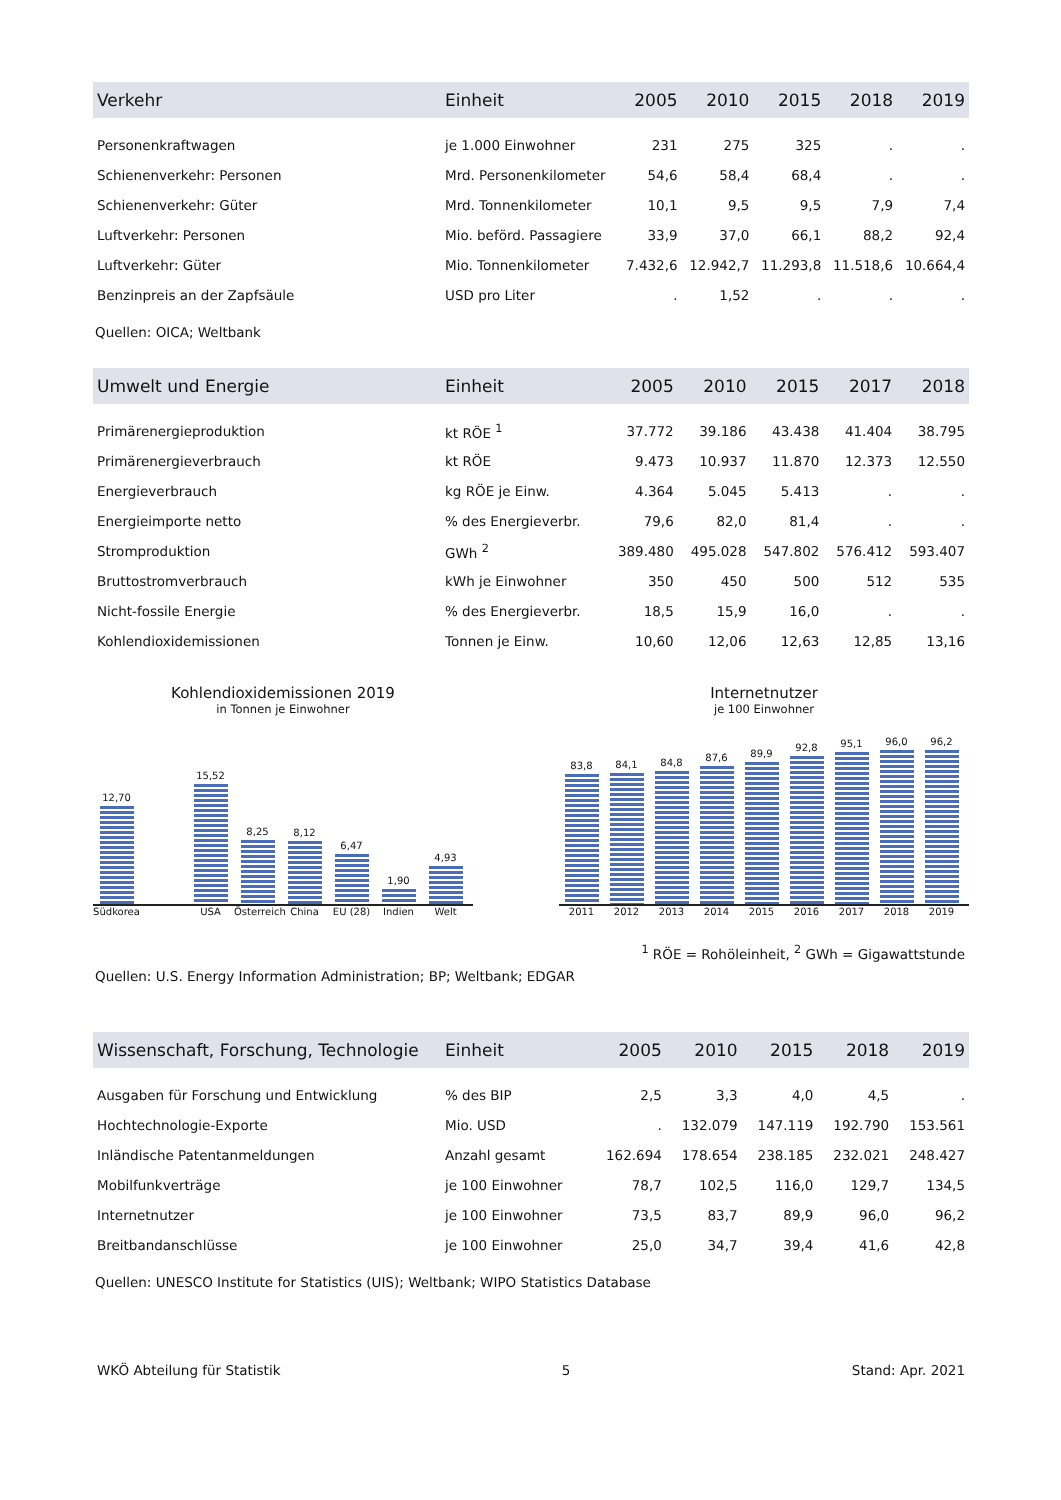| Verkehr | Einheit | 2005 | 2010 | 2015 | 2018 | 2019 |
| --- | --- | --- | --- | --- | --- | --- |
| Personenkraftwagen | je 1.000 Einwohner | 231 | 275 | 325 | . | . |
| Schienenverkehr: Personen | Mrd. Personenkilometer | 54,6 | 58,4 | 68,4 | . | . |
| Schienenverkehr: Güter | Mrd. Tonnenkilometer | 10,1 | 9,5 | 9,5 | 7,9 | 7,4 |
| Luftverkehr: Personen | Mio. beförd. Passagiere | 33,9 | 37,0 | 66,1 | 88,2 | 92,4 |
| Luftverkehr: Güter | Mio. Tonnenkilometer | 7.432,6 | 12.942,7 | 11.293,8 | 11.518,6 | 10.664,4 |
| Benzinpreis an der Zapfsäule | USD pro Liter | . | 1,52 | . | . | . |
Quellen: OICA; Weltbank
| Umwelt und Energie | Einheit | 2005 | 2010 | 2015 | 2017 | 2018 |
| --- | --- | --- | --- | --- | --- | --- |
| Primärenergieproduktion | kt RÖE <sup>1</sup> | 37.772 | 39.186 | 43.438 | 41.404 | 38.795 |
| Primärenergieverbrauch | kt RÖE | 9.473 | 10.937 | 11.870 | 12.373 | 12.550 |
| Energieverbrauch | kg RÖE je Einw. | 4.364 | 5.045 | 5.413 | . | . |
| Energieimporte netto | % des Energieverbr. | 79,6 | 82,0 | 81,4 | . | . |
| Stromproduktion | GWh <sup>2</sup> | 389.480 | 495.028 | 547.802 | 576.412 | 593.407 |
| Bruttostromverbrauch | kWh je Einwohner | 350 | 450 | 500 | 512 | 535 |
| Nicht-fossile Energie | % des Energieverbr. | 18,5 | 15,9 | 16,0 | . | . |
| Kohlendioxidemissionen | Tonnen je Einw. | 10,60 | 12,06 | 12,63 | 12,85 | 13,16 |
Kohlendioxidemissionen 2019
in Tonnen je Einwohner
12,70
15,52
8,25
8,12
6,47
1,90
4,93
Südkorea USA Österreich China EU (28) Indien Welt
Internetnutzer
je 100 Einwohner
83,8
84,1
84,8
87,6
89,9
92,8
95,1
96,0
96,2
2011 2012 2013 2014 2015 2016 2017 2018 2019
<sup>1</sup> RÖE = Rohöleinheit, <sup>2</sup> GWh = Gigawattstunde
Quellen: U.S. Energy Information Administration; BP; Weltbank; EDGAR
| Wissenschaft, Forschung, Technologie | Einheit | 2005 | 2010 | 2015 | 2018 | 2019 |
| --- | --- | --- | --- | --- | --- | --- |
| Ausgaben für Forschung und Entwicklung | % des BIP | 2,5 | 3,3 | 4,0 | 4,5 | . |
| Hochtechnologie-Exporte | Mio. USD | . | 132.079 | 147.119 | 192.790 | 153.561 |
| Inländische Patentanmeldungen | Anzahl gesamt | 162.694 | 178.654 | 238.185 | 232.021 | 248.427 |
| Mobilfunkverträge | je 100 Einwohner | 78,7 | 102,5 | 116,0 | 129,7 | 134,5 |
| Internetnutzer | je 100 Einwohner | 73,5 | 83,7 | 89,9 | 96,0 | 96,2 |
| Breitbandanschlüsse | je 100 Einwohner | 25,0 | 34,7 | 39,4 | 41,6 | 42,8 |
Quellen: UNESCO Institute for Statistics (UIS); Weltbank; WIPO Statistics Database
WKÖ Abteilung für Statistik 5 Stand: Apr. 2021